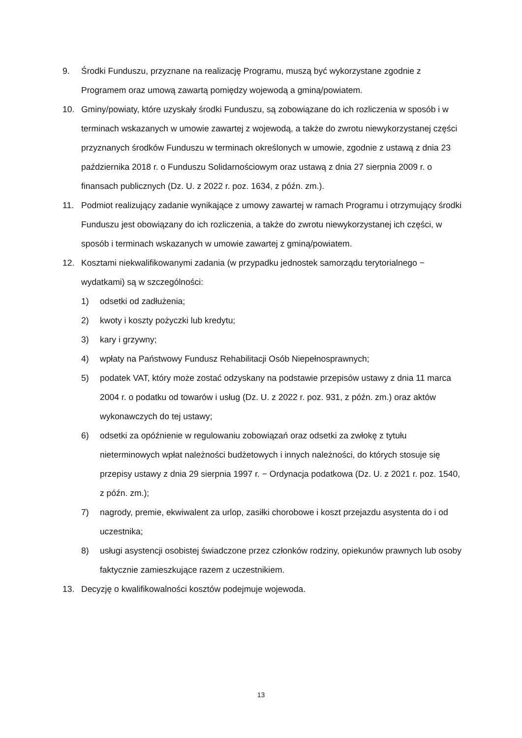9. Środki Funduszu, przyznane na realizację Programu, muszą być wykorzystane zgodnie z Programem oraz umową zawartą pomiędzy wojewodą a gminą/powiatem.
10. Gminy/powiaty, które uzyskały środki Funduszu, są zobowiązane do ich rozliczenia w sposób i w terminach wskazanych w umowie zawartej z wojewodą, a także do zwrotu niewykorzystanej części przyznanych środków Funduszu w terminach określonych w umowie, zgodnie z ustawą z dnia 23 października 2018 r. o Funduszu Solidarnościowym oraz ustawą z dnia 27 sierpnia 2009 r. o finansach publicznych (Dz. U. z 2022 r. poz. 1634, z późn. zm.).
11. Podmiot realizujący zadanie wynikające z umowy zawartej w ramach Programu i otrzymujący środki Funduszu jest obowiązany do ich rozliczenia, a także do zwrotu niewykorzystanej ich części, w sposób i terminach wskazanych w umowie zawartej z gminą/powiatem.
12. Kosztami niekwalifikowanymi zadania (w przypadku jednostek samorządu terytorialnego − wydatkami) są w szczególności:
1) odsetki od zadłużenia;
2) kwoty i koszty pożyczki lub kredytu;
3) kary i grzywny;
4) wpłaty na Państwowy Fundusz Rehabilitacji Osób Niepełnosprawnych;
5) podatek VAT, który może zostać odzyskany na podstawie przepisów ustawy z dnia 11 marca 2004 r. o podatku od towarów i usług (Dz. U. z 2022 r. poz. 931, z późn. zm.) oraz aktów wykonawczych do tej ustawy;
6) odsetki za opóźnienie w regulowaniu zobowiązań oraz odsetki za zwłokę z tytułu nieterminowych wpłat należności budżetowych i innych należności, do których stosuje się przepisy ustawy z dnia 29 sierpnia 1997 r. − Ordynacja podatkowa (Dz. U. z 2021 r. poz. 1540, z późn. zm.);
7) nagrody, premie, ekwiwalent za urlop, zasiłki chorobowe i koszt przejazdu asystenta do i od uczestnika;
8) usługi asystencji osobistej świadczone przez członków rodziny, opiekunów prawnych lub osoby faktycznie zamieszkujące razem z uczestnikiem.
13. Decyzję o kwalifikowalności kosztów podejmuje wojewoda.
13